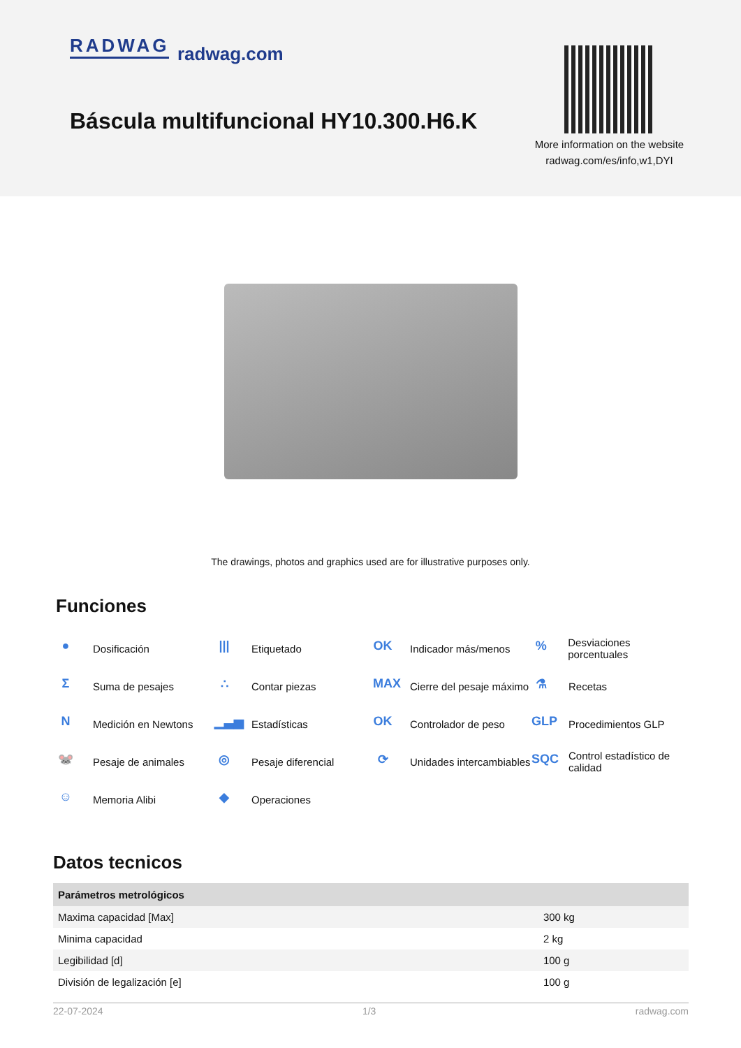RADWAG radwag.com
Báscula multifuncional HY10.300.H6.K
More information on the website
radwag.com/es/info,w1,DYI
The drawings, photos and graphics used are for illustrative purposes only.
Funciones
● Dosificación
||| Etiquetado
OK Indicador más/menos
% Desviaciones porcentuales
Σ Suma de pesajes
∴ Contar piezas
MAX Cierre del pesaje máximo
⚗ Recetas
N Medición en Newtons
▁▃▅ Estadísticas
OK Controlador de peso
GLP Procedimientos GLP
🐭 Pesaje de animales
◎ Pesaje diferencial
⟳ Unidades intercambiables
SQC Control estadístico de calidad
☺ Memoria Alibi
◆ Operaciones
Datos tecnicos
| Parámetros metrológicos | |
| --- | --- |
| Maxima capacidad [Max] | 300 kg |
| Minima capacidad | 2 kg |
| Legibilidad [d] | 100 g |
| División de legalización [e] | 100 g |
22-07-2024 1/3 radwag.com